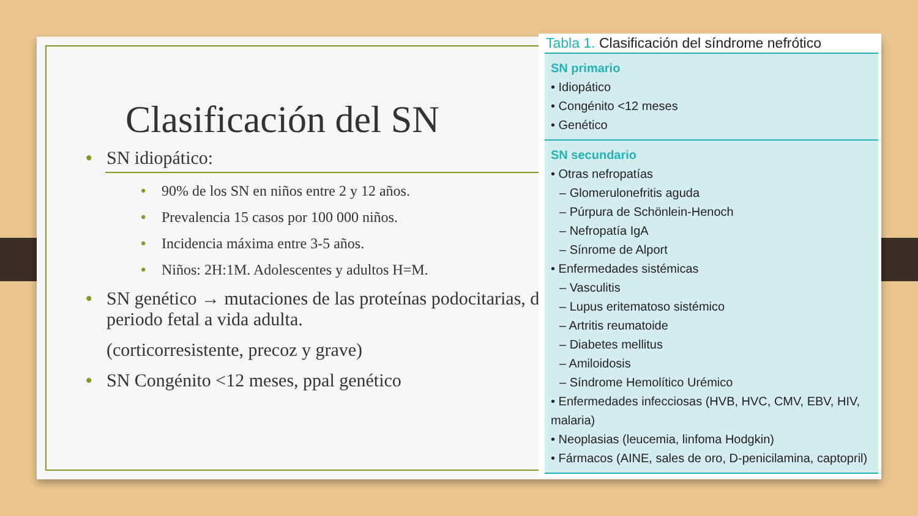Clasificación del SN
• SN idiopático:
• 90% de los SN en niños entre 2 y 12 años.
• Prevalencia 15 casos por 100 000 niños.
• Incidencia máxima entre 3-5 años.
• Niños: 2H:1M. Adolescentes y adultos H=M.
• SN genético → mutaciones de las proteínas podocitarias, desde periodo fetal a vida adulta.
(corticorresistente, precoz y grave)
• SN Congénito <12 meses, ppal genético
Tabla 1. Clasificación del síndrome nefrótico
| SN primario • Idiopático • Congénito <12 meses • Genético |
| SN secundario • Otras nefropatías – Glomerulonefritis aguda – Púrpura de Schönlein-Henoch – Nefropatía IgA – Sínrome de Alport • Enfermedades sistémicas – Vasculitis – Lupus eritematoso sistémico – Artritis reumatoide – Diabetes mellitus – Amiloidosis – Síndrome Hemolítico Urémico • Enfermedades infecciosas (HVB, HVC, CMV, EBV, HIV, malaria) • Neoplasias (leucemia, linfoma Hodgkin) • Fármacos (AINE, sales de oro, D-penicilamina, captopril) |